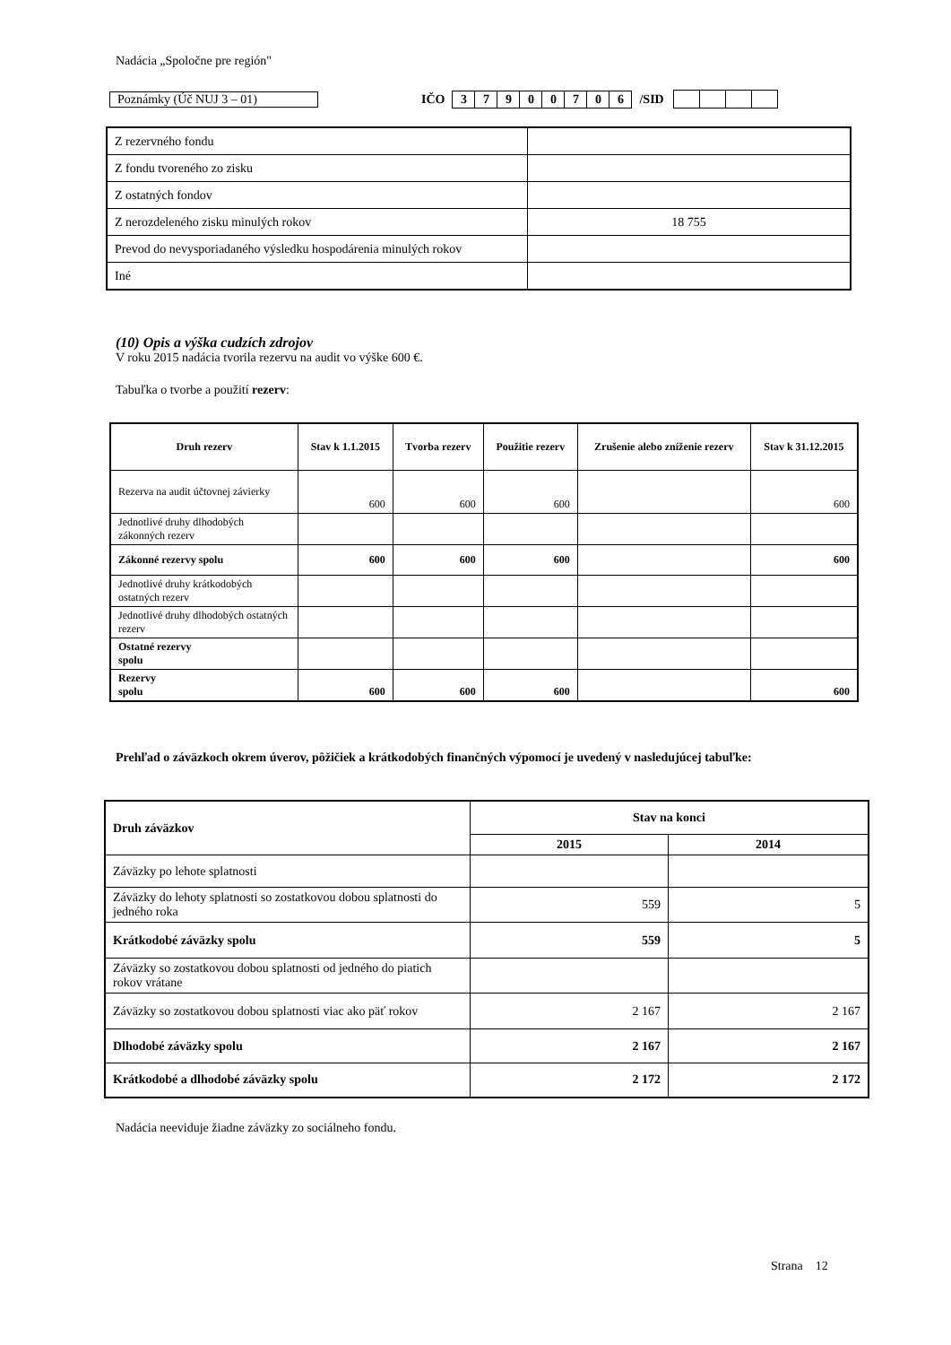Nadácia „Spoločne pre región"
Poznámky (Úč NUJ 3 – 01) IČO
| 3 | 7 | 9 | 0 | 0 | 7 | 0 | 6 |
/SID
| Z rezervného fondu | |
| Z fondu tvoreného zo zisku | |
| Z ostatných fondov | |
| Z nerozdeleného zisku minulých rokov | 18 755 |
| Prevod do nevysporiadaného výsledku hospodárenia minulých rokov | |
| Iné | |
(10) Opis a výška cudzích zdrojov
V roku 2015 nadácia tvorila rezervu na audit vo výške 600 €.
Tabuľka o tvorbe a použití rezerv:
| Druh rezerv | Stav k 1.1.2015 | Tvorba rezerv | Použitie rezerv | Zrušenie alebo zníženie rezerv | Stav k 31.12.2015 |
| --- | --- | --- | --- | --- | --- |
| Rezerva na audit účtovnej závierky | 600 | 600 | 600 | | 600 |
| Jednotlivé druhy dlhodobých zákonných rezerv | | | | | |
| Zákonné rezervy spolu | 600 | 600 | 600 | | 600 |
| Jednotlivé druhy krátkodobých ostatných rezerv | | | | | |
| Jednotlivé druhy dlhodobých ostatných rezerv | | | | | |
| Ostatné rezervy spolu | | | | | |
| Rezervy spolu | 600 | 600 | 600 | | 600 |
Prehľad o záväzkoch okrem úverov, pôžičiek a krátkodobých finančných výpomocí je uvedený v nasledujúcej tabuľke:
| Druh záväzkov | Stav na konci | |
| --- | --- | --- |
| | 2015 | 2014 |
| Záväzky po lehote splatnosti | | |
| Záväzky do lehoty splatnosti so zostatkovou dobou splatnosti do jedného roka | 559 | 5 |
| Krátkodobé záväzky spolu | 559 | 5 |
| Záväzky so zostatkovou dobou splatnosti od jedného do piatich rokov vrátane | | |
| Záväzky so zostatkovou dobou splatnosti viac ako päť rokov | 2 167 | 2 167 |
| Dlhodobé záväzky spolu | 2 167 | 2 167 |
| Krátkodobé a dlhodobé záväzky spolu | 2 172 | 2 172 |
Nadácia neeviduje žiadne záväzky zo sociálneho fondu.
Strana 12